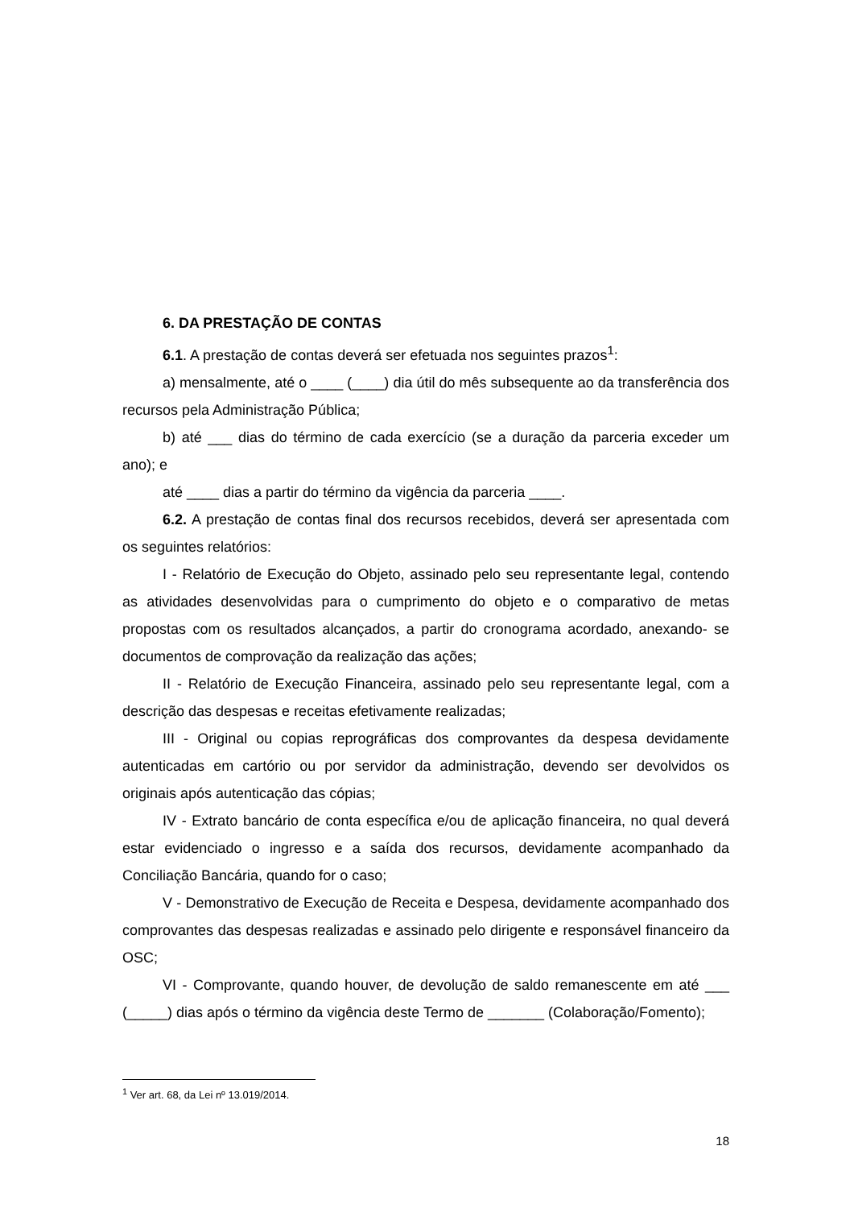6. DA PRESTAÇÃO DE CONTAS
6.1. A prestação de contas deverá ser efetuada nos seguintes prazos<sup>1</sup>:
a) mensalmente, até o ____ (____) dia útil do mês subsequente ao da transferência dos recursos pela Administração Pública;
b) até ___ dias do término de cada exercício (se a duração da parceria exceder um ano); e
até ____ dias a partir do término da vigência da parceria ____.
6.2. A prestação de contas final dos recursos recebidos, deverá ser apresentada com os seguintes relatórios:
I - Relatório de Execução do Objeto, assinado pelo seu representante legal, contendo as atividades desenvolvidas para o cumprimento do objeto e o comparativo de metas propostas com os resultados alcançados, a partir do cronograma acordado, anexando- se documentos de comprovação da realização das ações;
II - Relatório de Execução Financeira, assinado pelo seu representante legal, com a descrição das despesas e receitas efetivamente realizadas;
III - Original ou copias reprográficas dos comprovantes da despesa devidamente autenticadas em cartório ou por servidor da administração, devendo ser devolvidos os originais após autenticação das cópias;
IV - Extrato bancário de conta específica e/ou de aplicação financeira, no qual deverá estar evidenciado o ingresso e a saída dos recursos, devidamente acompanhado da Conciliação Bancária, quando for o caso;
V - Demonstrativo de Execução de Receita e Despesa, devidamente acompanhado dos comprovantes das despesas realizadas e assinado pelo dirigente e responsável financeiro da OSC;
VI - Comprovante, quando houver, de devolução de saldo remanescente em até ___ (_____) dias após o término da vigência deste Termo de _______ (Colaboração/Fomento);
<sup>1</sup> Ver art. 68, da Lei nº 13.019/2014.
18